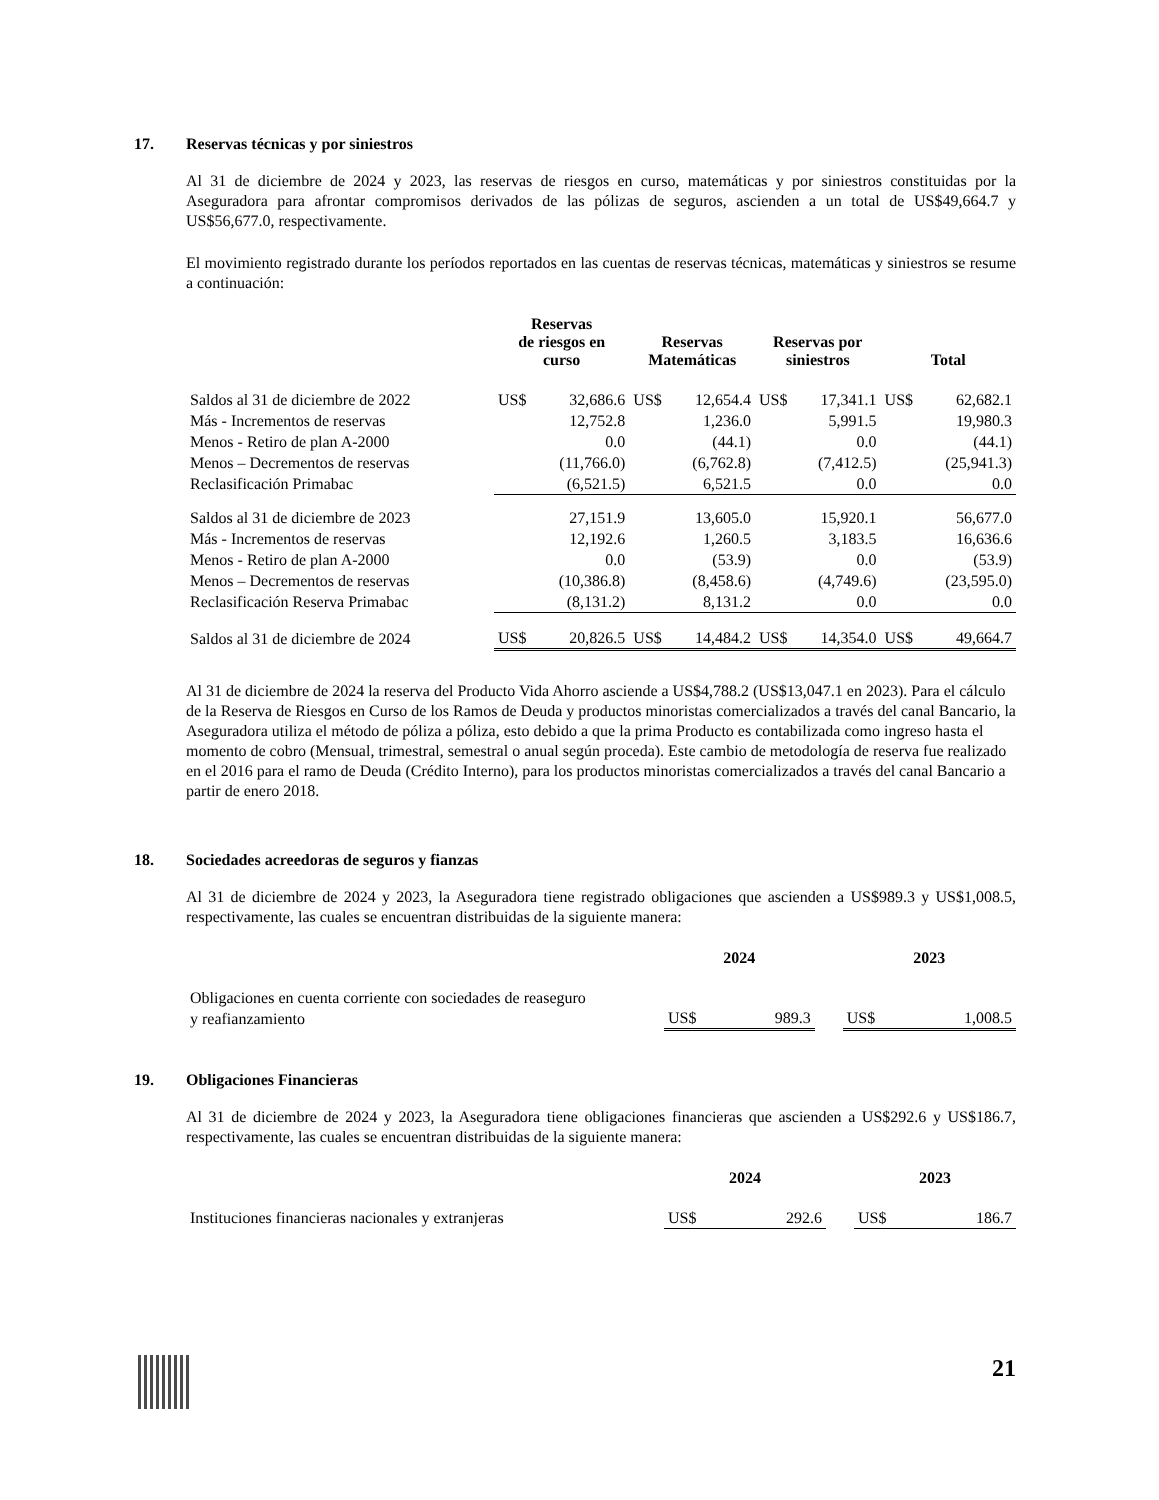17. Reservas técnicas y por siniestros
Al 31 de diciembre de 2024 y 2023, las reservas de riesgos en curso, matemáticas y por siniestros constituidas por la Aseguradora para afrontar compromisos derivados de las pólizas de seguros, ascienden a un total de US$49,664.7 y US$56,677.0, respectivamente.
El movimiento registrado durante los períodos reportados en las cuentas de reservas técnicas, matemáticas y siniestros se resume a continuación:
| | Reservas de riesgos en curso | | Reservas Matemáticas | | Reservas por siniestros | | Total | |
| --- | --- | --- | --- | --- | --- | --- | --- | --- |
| Saldos al 31 de diciembre de 2022 | US$ | 32,686.6 | US$ | 12,654.4 | US$ | 17,341.1 | US$ | 62,682.1 |
| Más - Incrementos de reservas | | 12,752.8 | | 1,236.0 | | 5,991.5 | | 19,980.3 |
| Menos - Retiro de plan A-2000 | | 0.0 | | (44.1) | | 0.0 | | (44.1) |
| Menos – Decrementos de reservas | | (11,766.0) | | (6,762.8) | | (7,412.5) | | (25,941.3) |
| Reclasificación Primabac | | (6,521.5) | | 6,521.5 | | 0.0 | | 0.0 |
| Saldos al 31 de diciembre de 2023 | | 27,151.9 | | 13,605.0 | | 15,920.1 | | 56,677.0 |
| Más - Incrementos de reservas | | 12,192.6 | | 1,260.5 | | 3,183.5 | | 16,636.6 |
| Menos - Retiro de plan A-2000 | | 0.0 | | (53.9) | | 0.0 | | (53.9) |
| Menos – Decrementos de reservas | | (10,386.8) | | (8,458.6) | | (4,749.6) | | (23,595.0) |
| Reclasificación Reserva Primabac | | (8,131.2) | | 8,131.2 | | 0.0 | | 0.0 |
| Saldos al 31 de diciembre de 2024 | US$ | 20,826.5 | US$ | 14,484.2 | US$ | 14,354.0 | US$ | 49,664.7 |
Al 31 de diciembre de 2024 la reserva del Producto Vida Ahorro asciende a US$4,788.2 (US$13,047.1 en 2023). Para el cálculo de la Reserva de Riesgos en Curso de los Ramos de Deuda y productos minoristas comercializados a través del canal Bancario, la Aseguradora utiliza el método de póliza a póliza, esto debido a que la prima Producto es contabilizada como ingreso hasta el momento de cobro (Mensual, trimestral, semestral o anual según proceda). Este cambio de metodología de reserva fue realizado en el 2016 para el ramo de Deuda (Crédito Interno), para los productos minoristas comercializados a través del canal Bancario a partir de enero 2018.
18. Sociedades acreedoras de seguros y fianzas
Al 31 de diciembre de 2024 y 2023, la Aseguradora tiene registrado obligaciones que ascienden a US$989.3 y US$1,008.5, respectivamente, las cuales se encuentran distribuidas de la siguiente manera:
| | 2024 | | | 2023 | |
| --- | --- | --- | --- | --- | --- |
| Obligaciones en cuenta corriente con sociedades de reaseguro y reafianzamiento | US$ | 989.3 | | US$ | 1,008.5 |
19. Obligaciones Financieras
Al 31 de diciembre de 2024 y 2023, la Aseguradora tiene obligaciones financieras que ascienden a US$292.6 y US$186.7, respectivamente, las cuales se encuentran distribuidas de la siguiente manera:
| | 2024 | | | 2023 | |
| --- | --- | --- | --- | --- | --- |
| Instituciones financieras nacionales y extranjeras | US$ | 292.6 | | US$ | 186.7 |
21